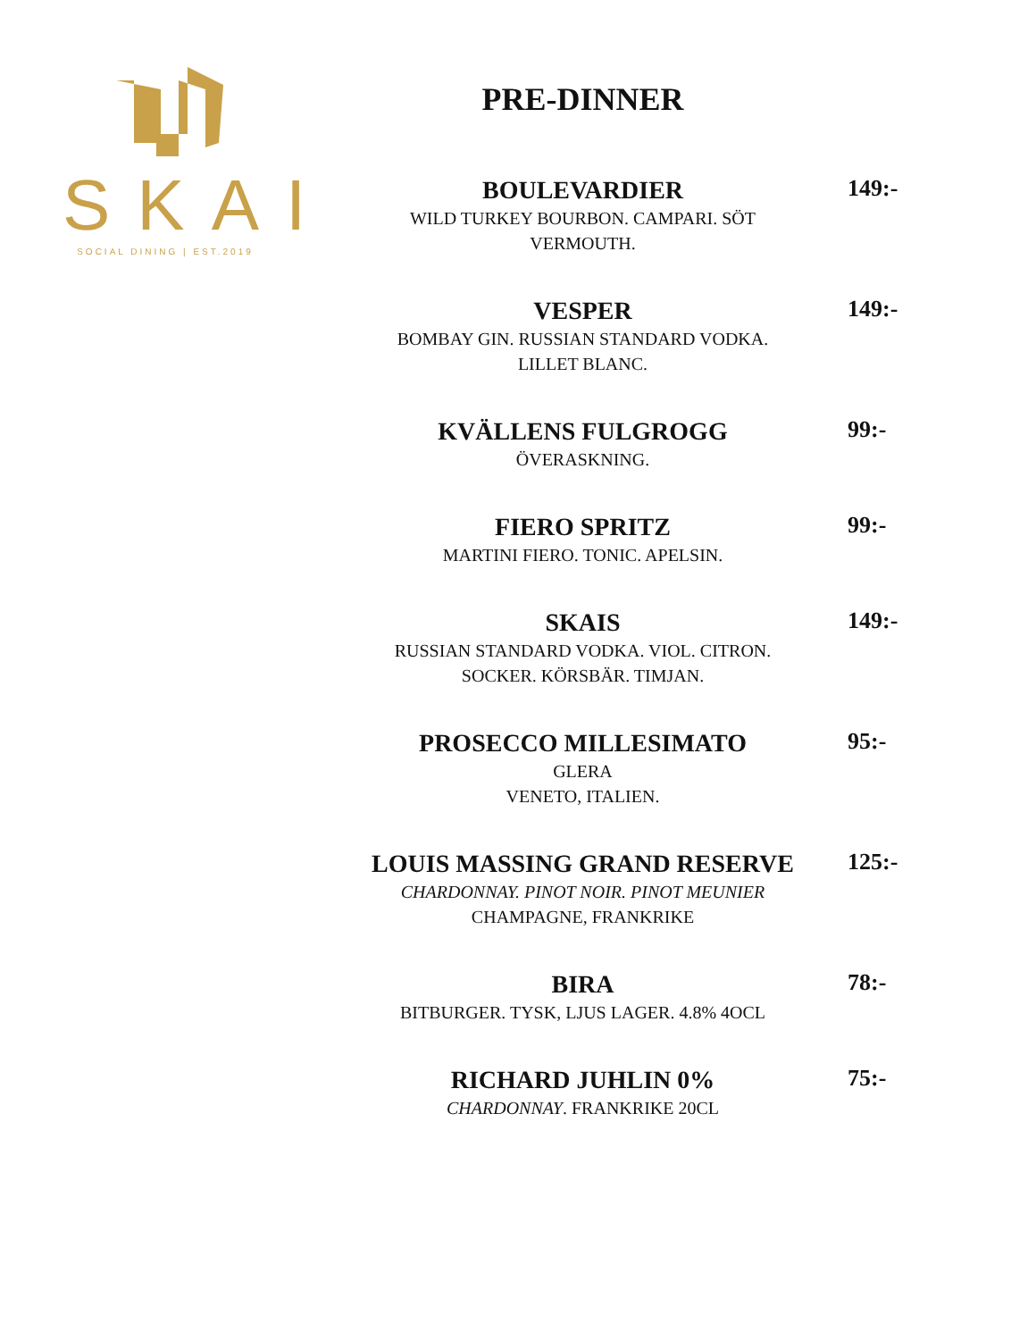SKAI
SOCIAL DINING | EST.2019
PRE-DINNER
BOULEVARDIER
WILD TURKEY BOURBON. CAMPARI. SÖT VERMOUTH.
149:-
VESPER
BOMBAY GIN. RUSSIAN STANDARD VODKA.
LILLET BLANC.
149:-
KVÄLLENS FULGROGG
ÖVERASKNING.
99:-
FIERO SPRITZ
MARTINI FIERO. TONIC. APELSIN.
99:-
SKAIS
RUSSIAN STANDARD VODKA. VIOL. CITRON.
SOCKER. KÖRSBÄR. TIMJAN.
149:-
PROSECCO MILLESIMATO
GLERA
VENETO, ITALIEN.
95:-
LOUIS MASSING GRAND RESERVE
CHARDONNAY. PINOT NOIR. PINOT MEUNIER
CHAMPAGNE, FRANKRIKE
125:-
BIRA
BITBURGER. TYSK, LJUS LAGER. 4.8% 4OCL
78:-
RICHARD JUHLIN 0%
CHARDONNAY. FRANKRIKE 20CL
75:-